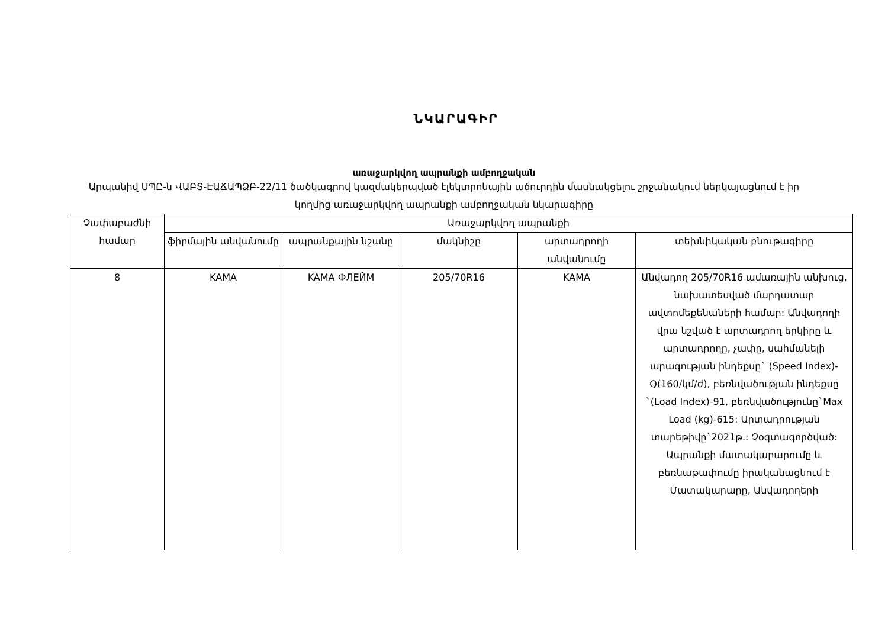ՆԿԱՐԱԳԻՐ
առաջարկվող ապրանքի ամբողջական
Արպանիվ ՍՊԸ-ն ՎԱԲՏ-ԷԱՃԱՊՁԲ-22/11 ծածկագրով կազմակերպված էլեկտրոնային աճուրդին մասնակցելու շրջանակում ներկայացնում է իր կողմից առաջարկվող ապրանքի ամբողջական նկարագիրը
| Չափաբաժնի համար | Առաջարկվող ապրանքի | | | | |
| --- | --- | --- | --- | --- | --- |
| | ֆիրմային անվանումը | ապրանքային նշանը | մակնիշը | արտադրողի անվանումը | տեխնիկական բնութագիրը |
| 8 | KAMA | KAMA ФЛЕЙМ | 205/70R16 | KAMA | Անվադող 205/70R16 ամառային անխուց, նախատեսված մարդատար ավտոմեքենաների համար: Անվադողի վրա նշված է արտադրող երկիրը և արտադրողը, չափը, սահմանելի արագության ինդեքսը` (Speed Index)-Q(160/կմ/ժ), բեռնվածության ինդեքսը `(Load Index)-91, բեռնվածությունը`Max Load (kg)-615: Արտադրության տարեթիվը`2021թ.: Չօգտագործված: Ապրանքի մատակարարումը և բեռնաթափումը իրականացնում է Մատակարարը, Անվադողերի |